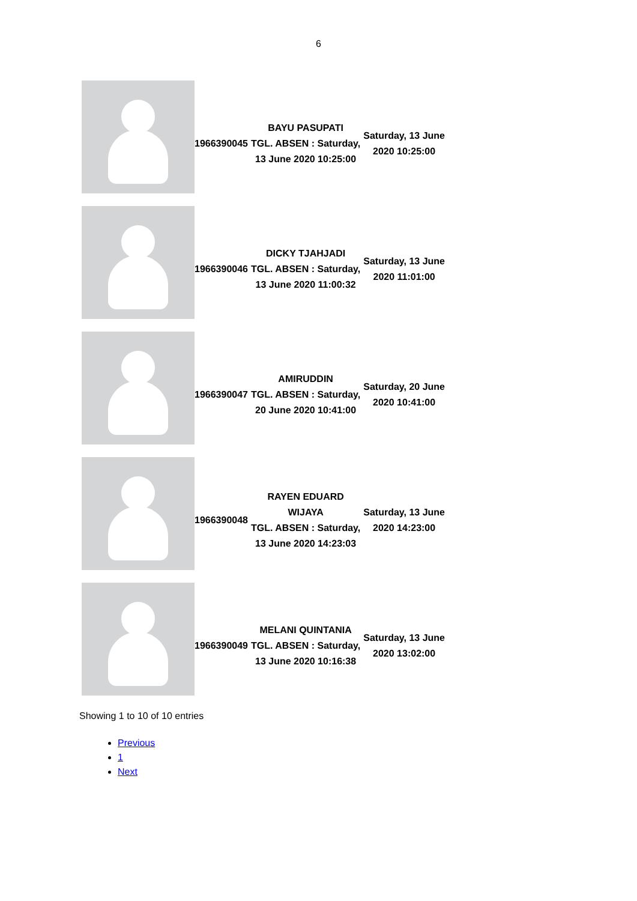6
| | 1966390045 | BAYU PASUPATI TGL. ABSEN : Saturday, 13 June 2020 10:25:00 | Saturday, 13 June 2020 10:25:00 |
| | 1966390046 | DICKY TJAHJADI TGL. ABSEN : Saturday, 13 June 2020 11:00:32 | Saturday, 13 June 2020 11:01:00 |
| | 1966390047 | AMIRUDDIN TGL. ABSEN : Saturday, 20 June 2020 10:41:00 | Saturday, 20 June 2020 10:41:00 |
| | 1966390048 | RAYEN EDUARD WIJAYA TGL. ABSEN : Saturday, 13 June 2020 14:23:03 | Saturday, 13 June 2020 14:23:00 |
| | 1966390049 | MELANI QUINTANIA TGL. ABSEN : Saturday, 13 June 2020 10:16:38 | Saturday, 13 June 2020 13:02:00 |
Showing 1 to 10 of 10 entries
Previous
1
Next